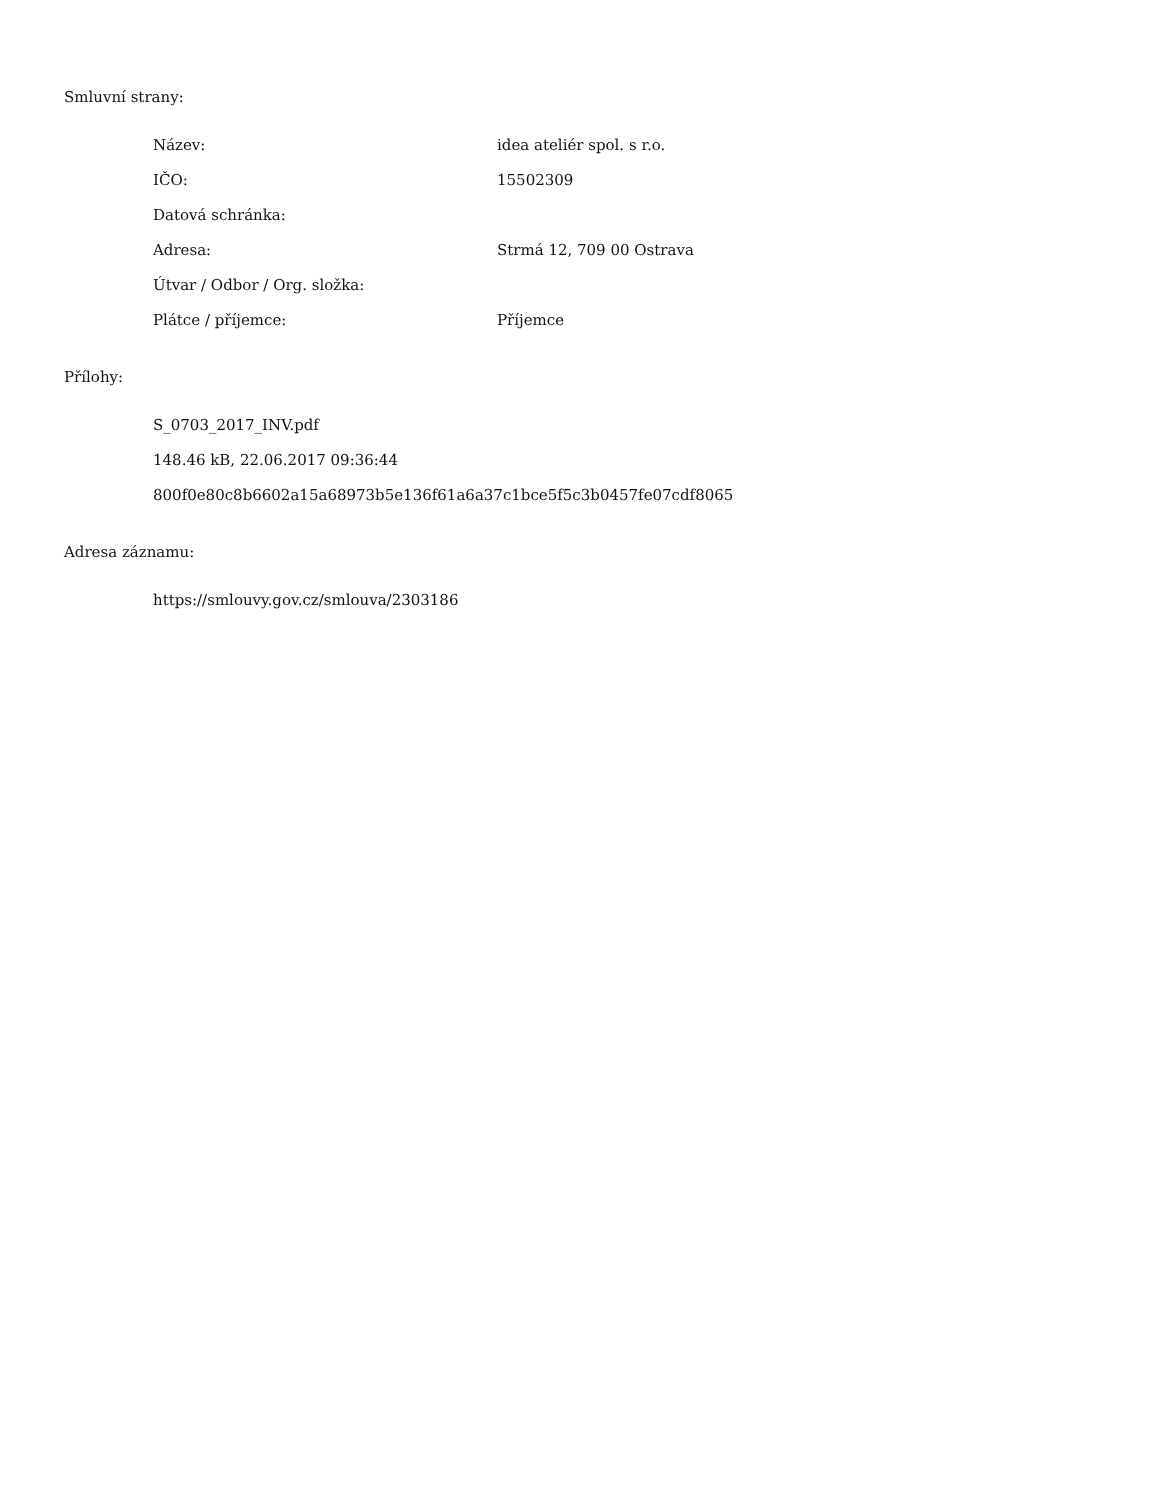Smluvní strany:
| Název: | idea ateliér spol. s r.o. |
| IČO: | 15502309 |
| Datová schránka: | |
| Adresa: | Strmá 12, 709 00 Ostrava |
| Útvar / Odbor / Org. složka: | |
| Plátce / příjemce: | Příjemce |
Přílohy:
S_0703_2017_INV.pdf
148.46 kB, 22.06.2017 09:36:44
800f0e80c8b6602a15a68973b5e136f61a6a37c1bce5f5c3b0457fe07cdf8065
Adresa záznamu:
https://smlouvy.gov.cz/smlouva/2303186